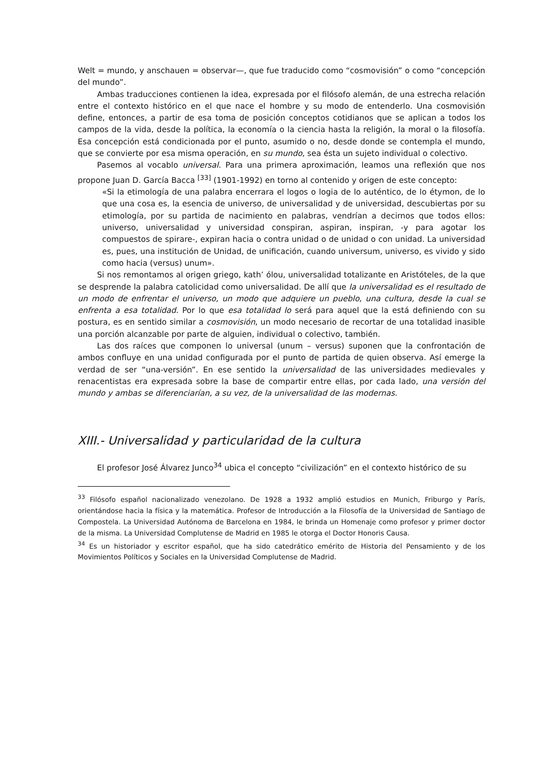Welt = mundo, y anschauen = observar—, que fue traducido como “cosmovisión” o como “concepción del mundo”.
Ambas traducciones contienen la idea, expresada por el filósofo alemán, de una estrecha relación entre el contexto histórico en el que nace el hombre y su modo de entenderlo. Una cosmovisión define, entonces, a partir de esa toma de posición conceptos cotidianos que se aplican a todos los campos de la vida, desde la política, la economía o la ciencia hasta la religión, la moral o la filosofía. Esa concepción está condicionada por el punto, asumido o no, desde donde se contempla el mundo, que se convierte por esa misma operación, en su mundo, sea ésta un sujeto individual o colectivo.
Pasemos al vocablo universal. Para una primera aproximación, leamos una reflexión que nos propone Juan D. García Bacca <sup>[33]</sup> (1901-1992) en torno al contenido y origen de este concepto:
«Si la etimología de una palabra encerrara el logos o logia de lo auténtico, de lo étymon, de lo que una cosa es, la esencia de universo, de universalidad y de universidad, descubiertas por su etimología, por su partida de nacimiento en palabras, vendrían a decirnos que todos ellos: universo, universalidad y universidad conspiran, aspiran, inspiran, -y para agotar los compuestos de spirare-, expiran hacia o contra unidad o de unidad o con unidad. La universidad es, pues, una institución de Unidad, de unificación, cuando universum, universo, es vivido y sido como hacia (versus) unum».
Si nos remontamos al origen griego, kath’ ólou, universalidad totalizante en Aristóteles, de la que se desprende la palabra catolicidad como universalidad. De allí que la universalidad es el resultado de un modo de enfrentar el universo, un modo que adquiere un pueblo, una cultura, desde la cual se enfrenta a esa totalidad. Por lo que esa totalidad lo será para aquel que la está definiendo con su postura, es en sentido similar a cosmovisión, un modo necesario de recortar de una totalidad inasible una porción alcanzable por parte de alguien, individual o colectivo, también.
Las dos raíces que componen lo universal (unum – versus) suponen que la confrontación de ambos confluye en una unidad configurada por el punto de partida de quien observa. Así emerge la verdad de ser “una-versión”. En ese sentido la universalidad de las universidades medievales y renacentistas era expresada sobre la base de compartir entre ellas, por cada lado, una versión del mundo y ambas se diferenciarían, a su vez, de la universalidad de las modernas.
XIII.- Universalidad y particularidad de la cultura
El profesor José Álvarez Junco<sup>34</sup> ubica el concepto “civilización” en el contexto histórico de su
<sup>33</sup> Filósofo español nacionalizado venezolano. De 1928 a 1932 amplió estudios en Munich, Friburgo y París, orientándose hacia la física y la matemática. Profesor de Introducción a la Filosofía de la Universidad de Santiago de Compostela. La Universidad Autónoma de Barcelona en 1984, le brinda un Homenaje como profesor y primer doctor de la misma. La Universidad Complutense de Madrid en 1985 le otorga el Doctor Honoris Causa.
<sup>34</sup> Es un historiador y escritor español, que ha sido catedrático emérito de Historia del Pensamiento y de los Movimientos Políticos y Sociales en la Universidad Complutense de Madrid.